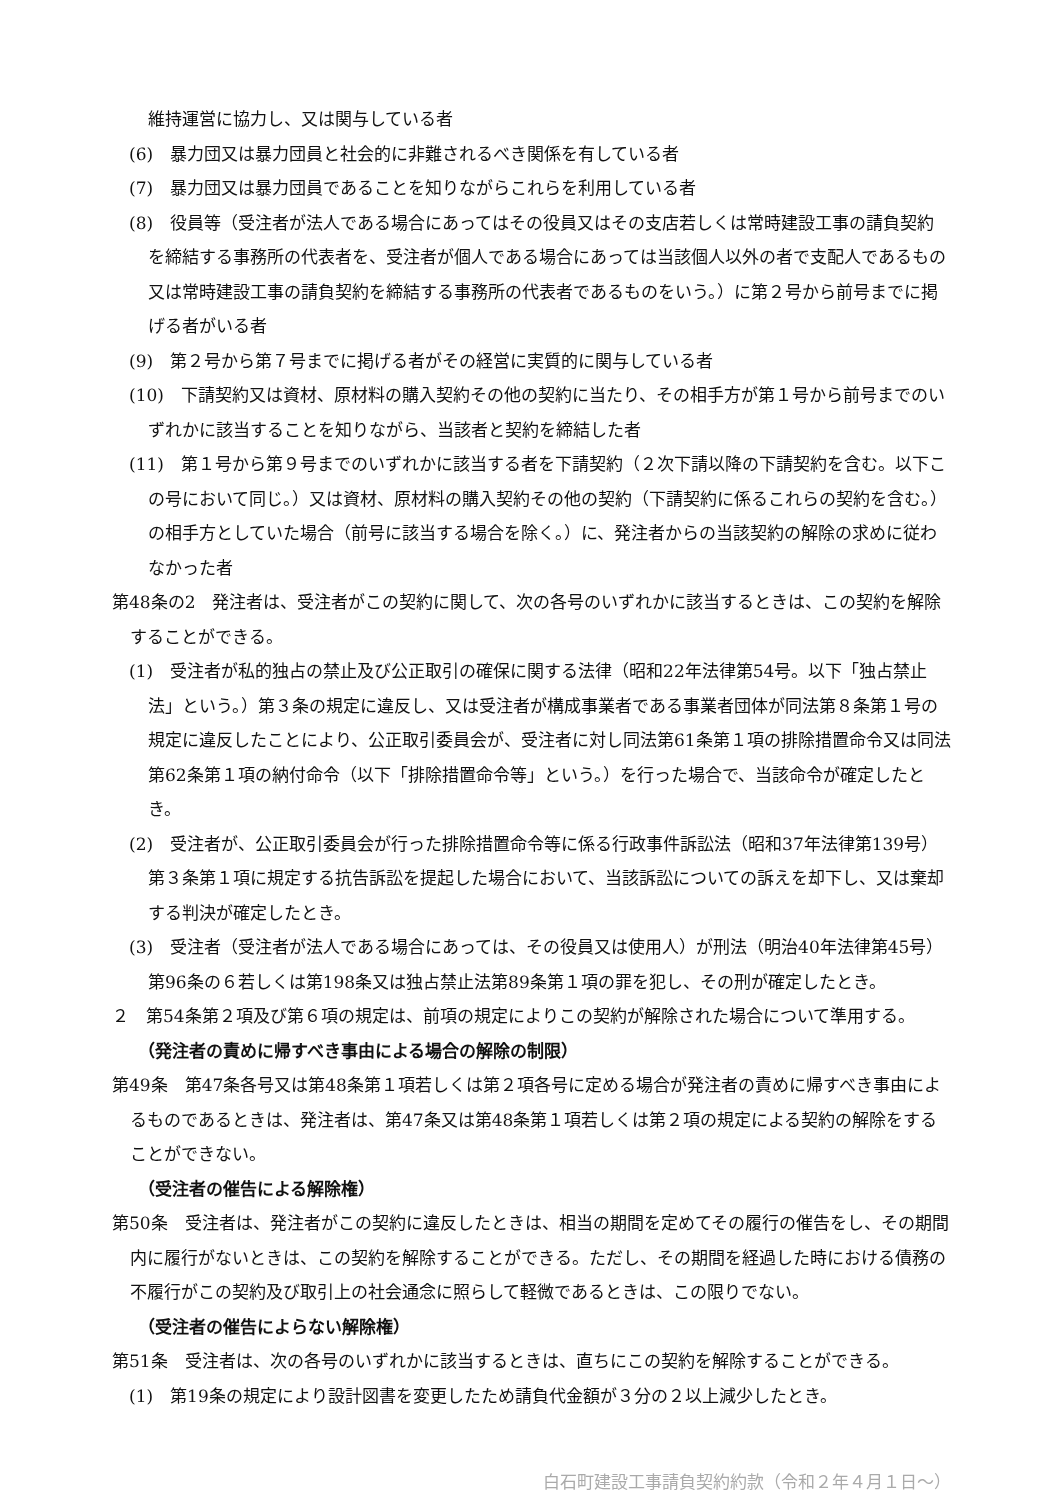維持運営に協力し、又は関与している者
(6)　暴力団又は暴力団員と社会的に非難されるべき関係を有している者
(7)　暴力団又は暴力団員であることを知りながらこれらを利用している者
(8)　役員等（受注者が法人である場合にあってはその役員又はその支店若しくは常時建設工事の請負契約を締結する事務所の代表者を、受注者が個人である場合にあっては当該個人以外の者で支配人であるもの又は常時建設工事の請負契約を締結する事務所の代表者であるものをいう。）に第２号から前号までに掲げる者がいる者
(9)　第２号から第７号までに掲げる者がその経営に実質的に関与している者
(10)　下請契約又は資材、原材料の購入契約その他の契約に当たり、その相手方が第１号から前号までのいずれかに該当することを知りながら、当該者と契約を締結した者
(11)　第１号から第９号までのいずれかに該当する者を下請契約（２次下請以降の下請契約を含む。以下この号において同じ。）又は資材、原材料の購入契約その他の契約（下請契約に係るこれらの契約を含む。）の相手方としていた場合（前号に該当する場合を除く。）に、発注者からの当該契約の解除の求めに従わなかった者
第48条の2　発注者は、受注者がこの契約に関して、次の各号のいずれかに該当するときは、この契約を解除することができる。
(1)　受注者が私的独占の禁止及び公正取引の確保に関する法律（昭和22年法律第54号。以下「独占禁止法」という。）第３条の規定に違反し、又は受注者が構成事業者である事業者団体が同法第８条第１号の規定に違反したことにより、公正取引委員会が、受注者に対し同法第61条第１項の排除措置命令又は同法第62条第１項の納付命令（以下「排除措置命令等」という。）を行った場合で、当該命令が確定したとき。
(2)　受注者が、公正取引委員会が行った排除措置命令等に係る行政事件訴訟法（昭和37年法律第139号）第３条第１項に規定する抗告訴訟を提起した場合において、当該訴訟についての訴えを却下し、又は棄却する判決が確定したとき。
(3)　受注者（受注者が法人である場合にあっては、その役員又は使用人）が刑法（明治40年法律第45号）第96条の６若しくは第198条又は独占禁止法第89条第１項の罪を犯し、その刑が確定したとき。
２　第54条第２項及び第６項の規定は、前項の規定によりこの契約が解除された場合について準用する。
（発注者の責めに帰すべき事由による場合の解除の制限）
第49条　第47条各号又は第48条第１項若しくは第２項各号に定める場合が発注者の責めに帰すべき事由によるものであるときは、発注者は、第47条又は第48条第１項若しくは第２項の規定による契約の解除をすることができない。
（受注者の催告による解除権）
第50条　受注者は、発注者がこの契約に違反したときは、相当の期間を定めてその履行の催告をし、その期間内に履行がないときは、この契約を解除することができる。ただし、その期間を経過した時における債務の不履行がこの契約及び取引上の社会通念に照らして軽微であるときは、この限りでない。
（受注者の催告によらない解除権）
第51条　受注者は、次の各号のいずれかに該当するときは、直ちにこの契約を解除することができる。
(1)　第19条の規定により設計図書を変更したため請負代金額が３分の２以上減少したとき。
白石町建設工事請負契約約款（令和２年４月１日～）